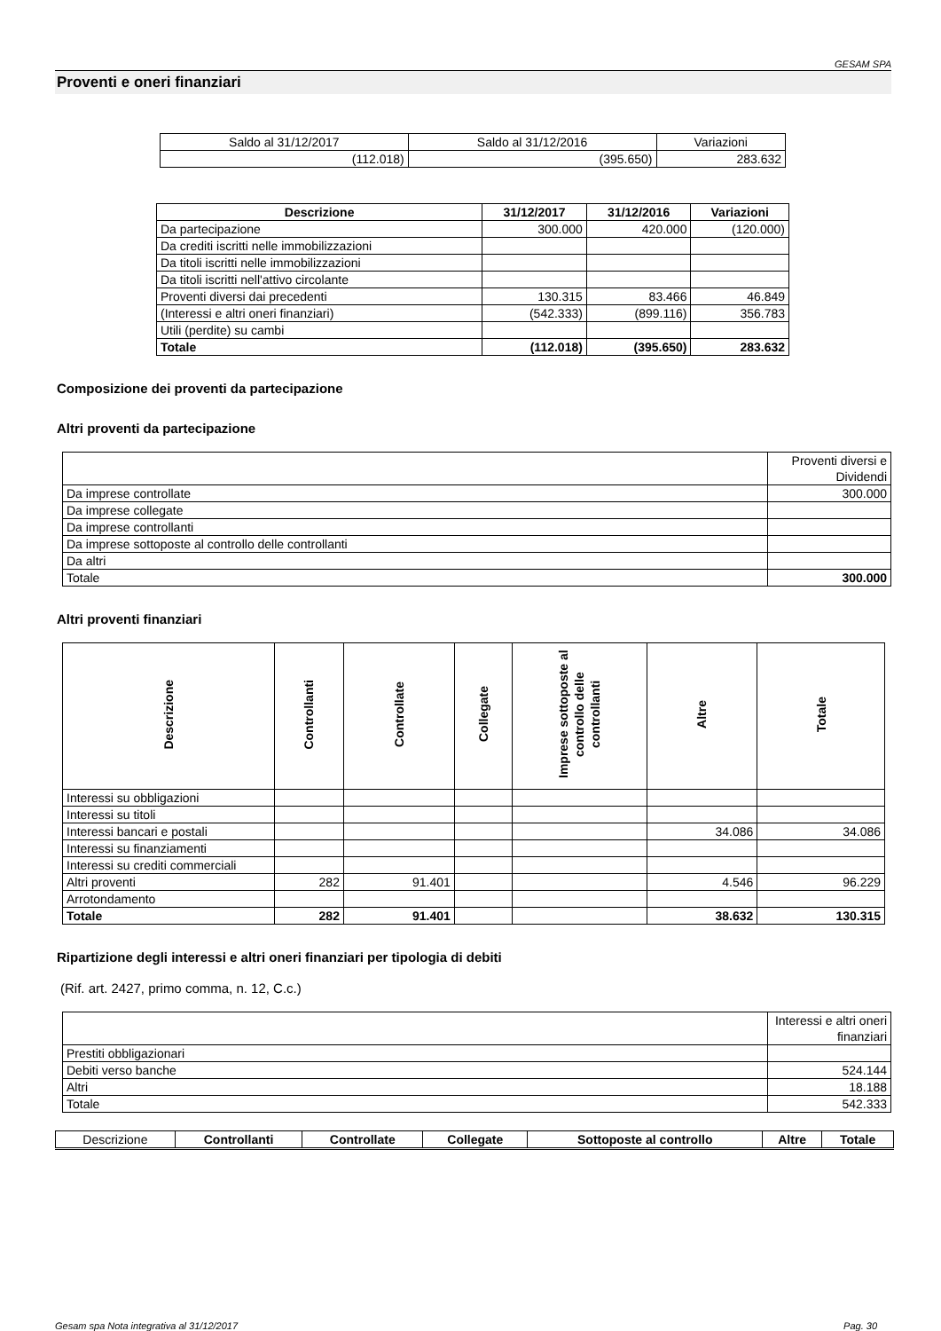GESAM SPA
Proventi e oneri finanziari
| Saldo al 31/12/2017 | Saldo al 31/12/2016 | Variazioni |
| (112.018) | (395.650) | 283.632 |
| Descrizione | 31/12/2017 | 31/12/2016 | Variazioni |
| --- | --- | --- | --- |
| Da partecipazione | 300.000 | 420.000 | (120.000) |
| Da crediti iscritti nelle immobilizzazioni | | | |
| Da titoli iscritti nelle immobilizzazioni | | | |
| Da titoli iscritti nell'attivo circolante | | | |
| Proventi diversi dai precedenti | 130.315 | 83.466 | 46.849 |
| (Interessi e altri oneri finanziari) | (542.333) | (899.116) | 356.783 |
| Utili (perdite) su cambi | | | |
| Totale | (112.018) | (395.650) | 283.632 |
Composizione dei proventi da partecipazione
Altri proventi da partecipazione
| | Proventi diversi e Dividendi |
| Da imprese controllate | 300.000 |
| Da imprese collegate | |
| Da imprese controllanti | |
| Da imprese sottoposte al controllo delle controllanti | |
| Da altri | |
| Totale | 300.000 |
Altri proventi finanziari
| Descrizione | Controllanti | Controllate | Collegate | Imprese sottoposte al controllo delle controllanti | Altre | Totale |
| --- | --- | --- | --- | --- | --- | --- |
| Interessi su obbligazioni | | | | | | |
| Interessi su titoli | | | | | | |
| Interessi bancari e postali | | | | | 34.086 | 34.086 |
| Interessi su finanziamenti | | | | | | |
| Interessi su crediti commerciali | | | | | | |
| Altri proventi | 282 | 91.401 | | | 4.546 | 96.229 |
| Arrotondamento | | | | | | |
| Totale | 282 | 91.401 | | | 38.632 | 130.315 |
Ripartizione degli interessi e altri oneri finanziari per tipologia di debiti
(Rif. art. 2427, primo comma, n. 12, C.c.)
| | Interessi e altri oneri finanziari |
| Prestiti obbligazionari | |
| Debiti verso banche | 524.144 |
| Altri | 18.188 |
| Totale | 542.333 |
| Descrizione | Controllanti | Controllate | Collegate | Sottoposte al controllo | Altre | Totale |
Gesam spa Nota integrativa al 31/12/2017 Pag. 30